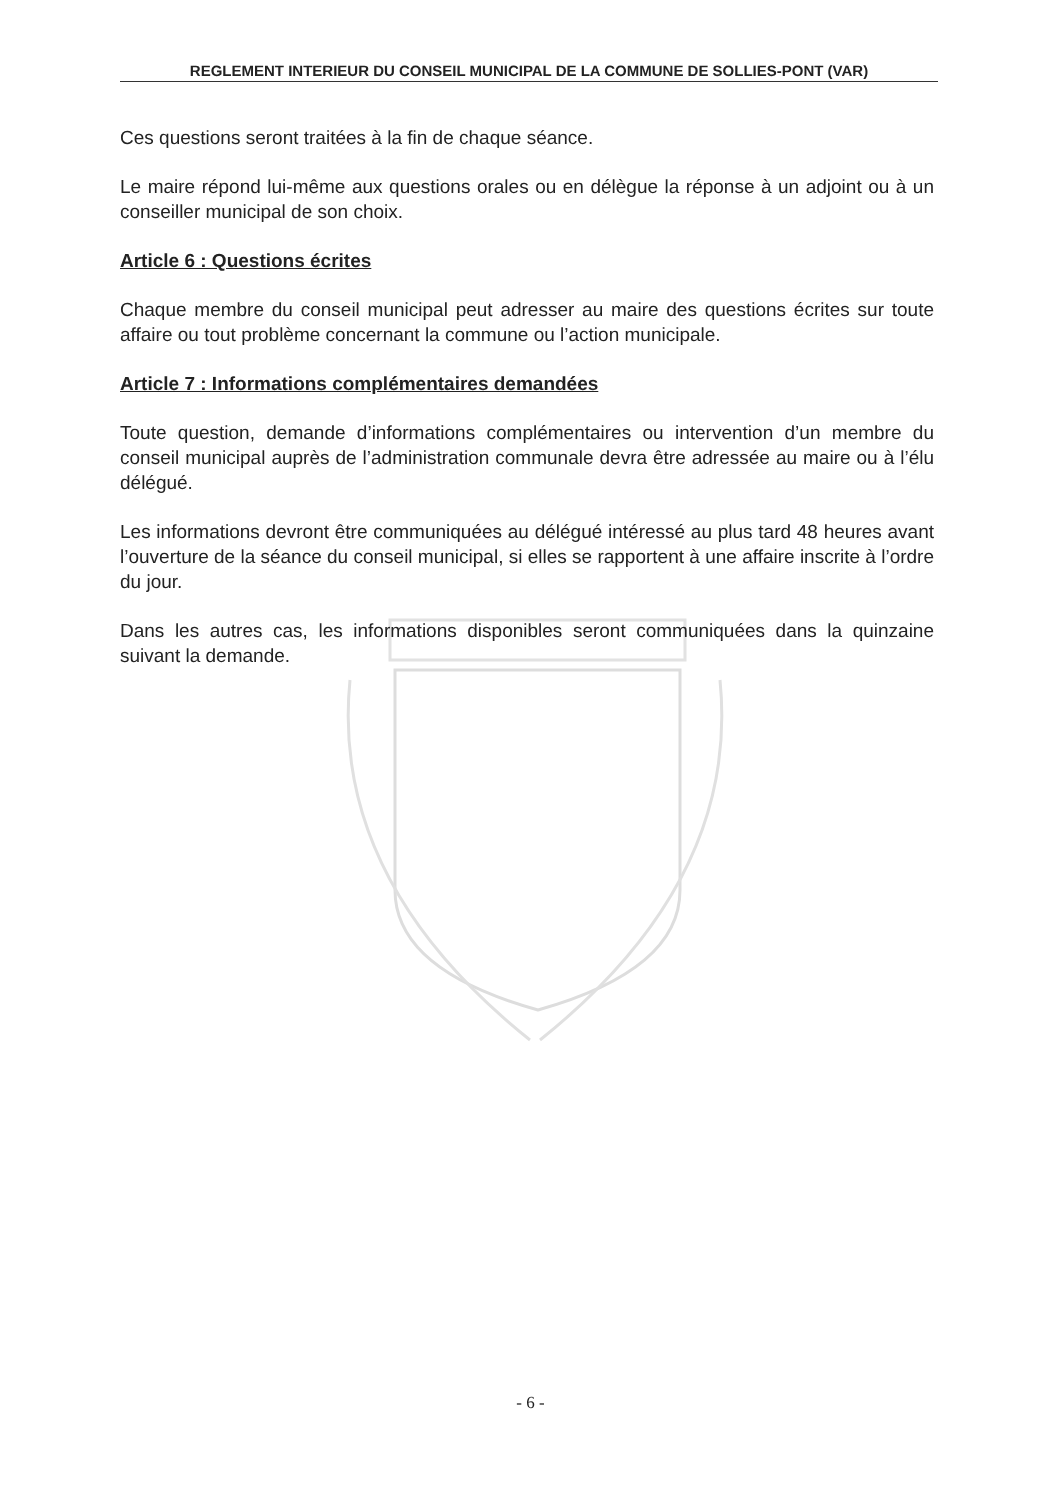REGLEMENT INTERIEUR DU CONSEIL MUNICIPAL DE LA COMMUNE DE SOLLIES-PONT (VAR)
Ces questions seront traitées à la fin de chaque séance.
Le maire répond lui-même aux questions orales ou en délègue la réponse à un adjoint ou à un conseiller municipal de son choix.
Article 6 : Questions écrites
Chaque membre du conseil municipal peut adresser au maire des questions écrites sur toute affaire ou tout problème concernant la commune ou l’action municipale.
Article 7 : Informations complémentaires demandées
Toute question, demande d’informations complémentaires ou intervention d’un membre du conseil municipal auprès de l’administration communale devra être adressée au maire ou à l’élu délégué.
Les informations devront être communiquées au délégué intéressé au plus tard 48 heures avant l’ouverture de la séance du conseil municipal, si elles se rapportent à une affaire inscrite à l’ordre du jour.
Dans les autres cas, les informations disponibles seront communiquées dans la quinzaine suivant la demande.
- 6 -